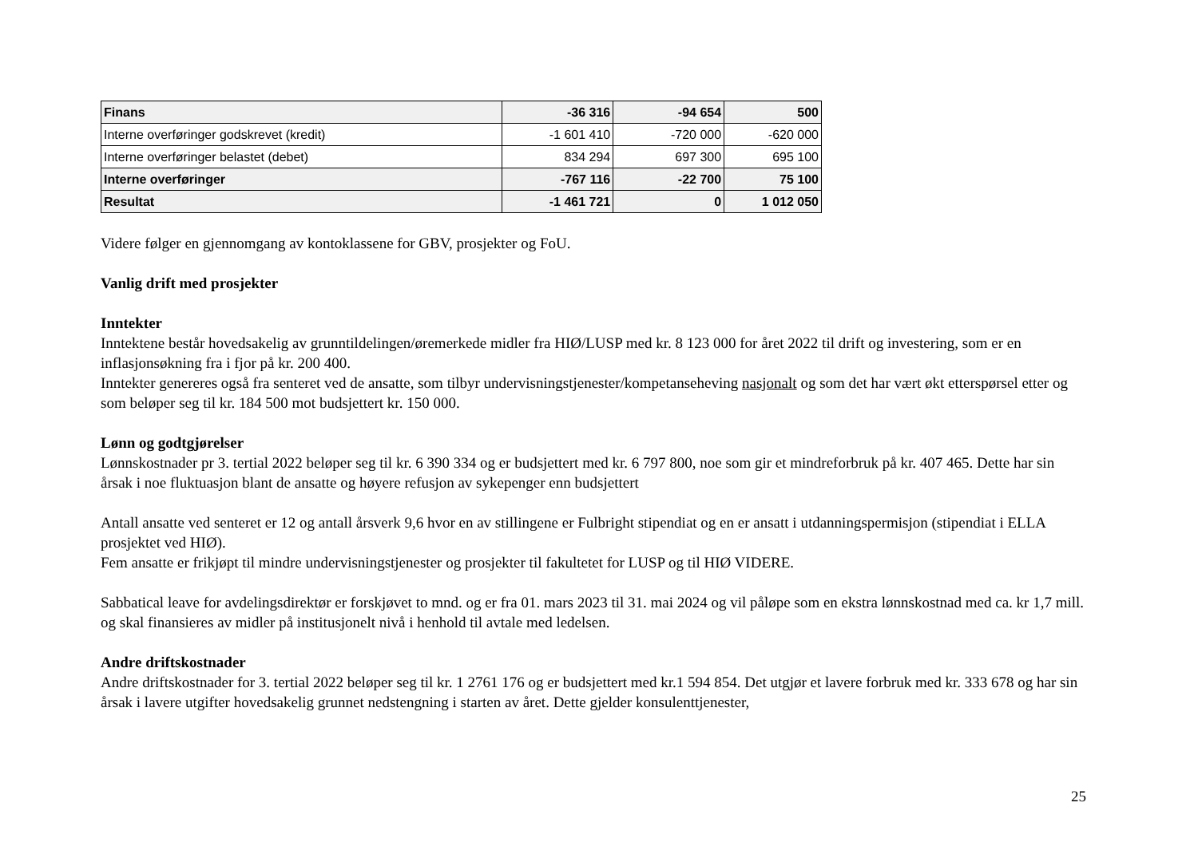| Finans | -36 316 | -94 654 | 500 |
| Interne overføringer godskrevet (kredit) | -1 601 410 | -720 000 | -620 000 |
| Interne overføringer belastet (debet) | 834 294 | 697 300 | 695 100 |
| Interne overføringer | -767 116 | -22 700 | 75 100 |
| Resultat | -1 461 721 | 0 | 1 012 050 |
Videre følger en gjennomgang av kontoklassene for GBV, prosjekter og FoU.
Vanlig drift med prosjekter
Inntekter
Inntektene består hovedsakelig av grunntildelingen/øremerkede midler fra HIØ/LUSP med kr. 8 123 000 for året 2022 til drift og investering, som er en inflasjonsøkning fra i fjor på kr. 200 400.
Inntekter genereres også fra senteret ved de ansatte, som tilbyr undervisningstjenester/kompetanseheving nasjonalt og som det har vært økt etterspørsel etter og som beløper seg til kr. 184 500 mot budsjettert kr. 150 000.
Lønn og godtgjørelser
Lønnskostnader pr 3. tertial 2022 beløper seg til kr. 6 390 334 og er budsjettert med kr. 6 797 800, noe som gir et mindreforbruk på kr. 407 465. Dette har sin årsak i noe fluktuasjon blant de ansatte og høyere refusjon av sykepenger enn budsjettert
Antall ansatte ved senteret er 12 og antall årsverk 9,6 hvor en av stillingene er Fulbright stipendiat og en er ansatt i utdanningspermisjon (stipendiat i ELLA prosjektet ved HIØ).
Fem ansatte er frikjøpt til mindre undervisningstjenester og prosjekter til fakultetet for LUSP og til HIØ VIDERE.
Sabbatical leave for avdelingsdirektør er forskjøvet to mnd. og er fra 01. mars 2023 til 31. mai 2024 og vil påløpe som en ekstra lønnskostnad med ca. kr 1,7 mill. og skal finansieres av midler på institusjonelt nivå i henhold til avtale med ledelsen.
Andre driftskostnader
Andre driftskostnader for 3. tertial 2022 beløper seg til kr. 1 2761 176 og er budsjettert med kr.1 594 854. Det utgjør et lavere forbruk med kr. 333 678 og har sin årsak i lavere utgifter hovedsakelig grunnet nedstengning i starten av året. Dette gjelder konsulenttjenester,
25